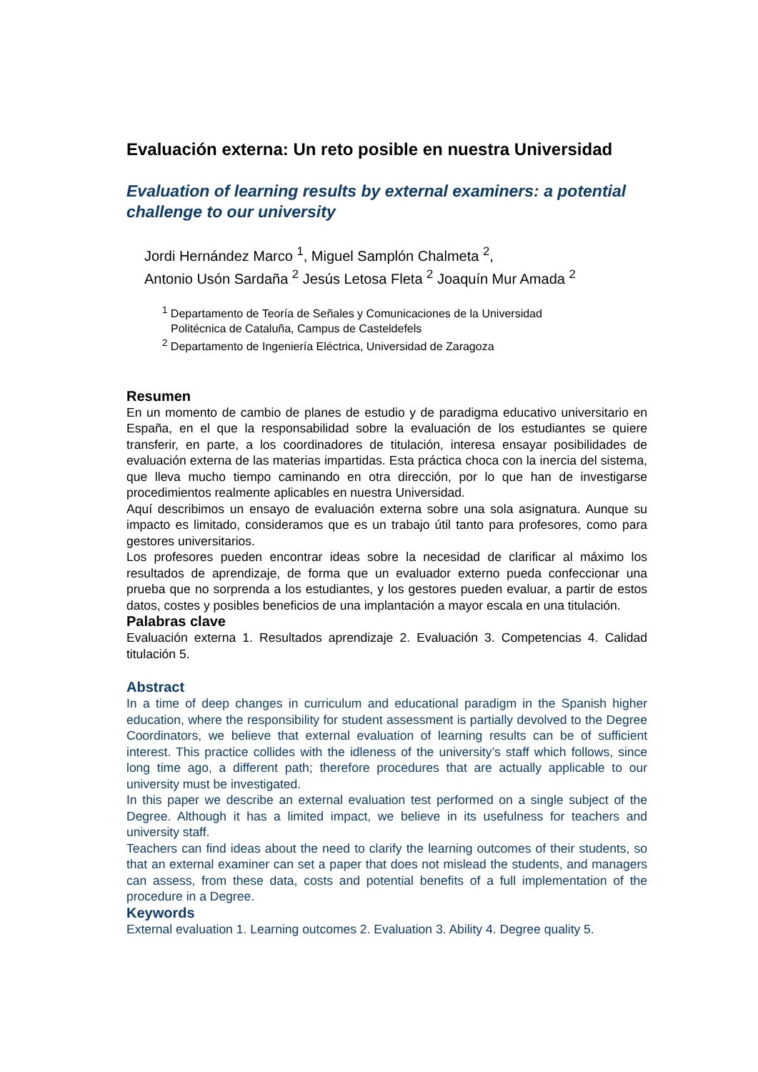Evaluación externa: Un reto posible en nuestra Universidad
Evaluation of learning results by external examiners: a potential challenge to our university
Jordi Hernández Marco <sup>1</sup>, Miguel Samplón Chalmeta <sup>2</sup>,
Antonio Usón Sardaña <sup>2</sup> Jesús Letosa Fleta <sup>2</sup> Joaquín Mur Amada <sup>2</sup>
<sup>1</sup> Departamento de Teoría de Señales y Comunicaciones de la Universidad
Politécnica de Cataluña, Campus de Casteldefels
<sup>2</sup> Departamento de Ingeniería Eléctrica, Universidad de Zaragoza
Resumen
En un momento de cambio de planes de estudio y de paradigma educativo universitario en España, en el que la responsabilidad sobre la evaluación de los estudiantes se quiere transferir, en parte, a los coordinadores de titulación, interesa ensayar posibilidades de evaluación externa de las materias impartidas. Esta práctica choca con la inercia del sistema, que lleva mucho tiempo caminando en otra dirección, por lo que han de investigarse procedimientos realmente aplicables en nuestra Universidad.
Aquí describimos un ensayo de evaluación externa sobre una sola asignatura. Aunque su impacto es limitado, consideramos que es un trabajo útil tanto para profesores, como para gestores universitarios.
Los profesores pueden encontrar ideas sobre la necesidad de clarificar al máximo los resultados de aprendizaje, de forma que un evaluador externo pueda confeccionar una prueba que no sorprenda a los estudiantes, y los gestores pueden evaluar, a partir de estos datos, costes y posibles beneficios de una implantación a mayor escala en una titulación.
Palabras clave
Evaluación externa 1. Resultados aprendizaje 2. Evaluación 3. Competencias 4. Calidad titulación 5.
Abstract
In a time of deep changes in curriculum and educational paradigm in the Spanish higher education, where the responsibility for student assessment is partially devolved to the Degree Coordinators, we believe that external evaluation of learning results can be of sufficient interest. This practice collides with the idleness of the university’s staff which follows, since long time ago, a different path; therefore procedures that are actually applicable to our university must be investigated.
In this paper we describe an external evaluation test performed on a single subject of the Degree. Although it has a limited impact, we believe in its usefulness for teachers and university staff.
Teachers can find ideas about the need to clarify the learning outcomes of their students, so that an external examiner can set a paper that does not mislead the students, and managers can assess, from these data, costs and potential benefits of a full implementation of the procedure in a Degree.
Keywords
External evaluation 1. Learning outcomes 2. Evaluation 3. Ability 4. Degree quality 5.